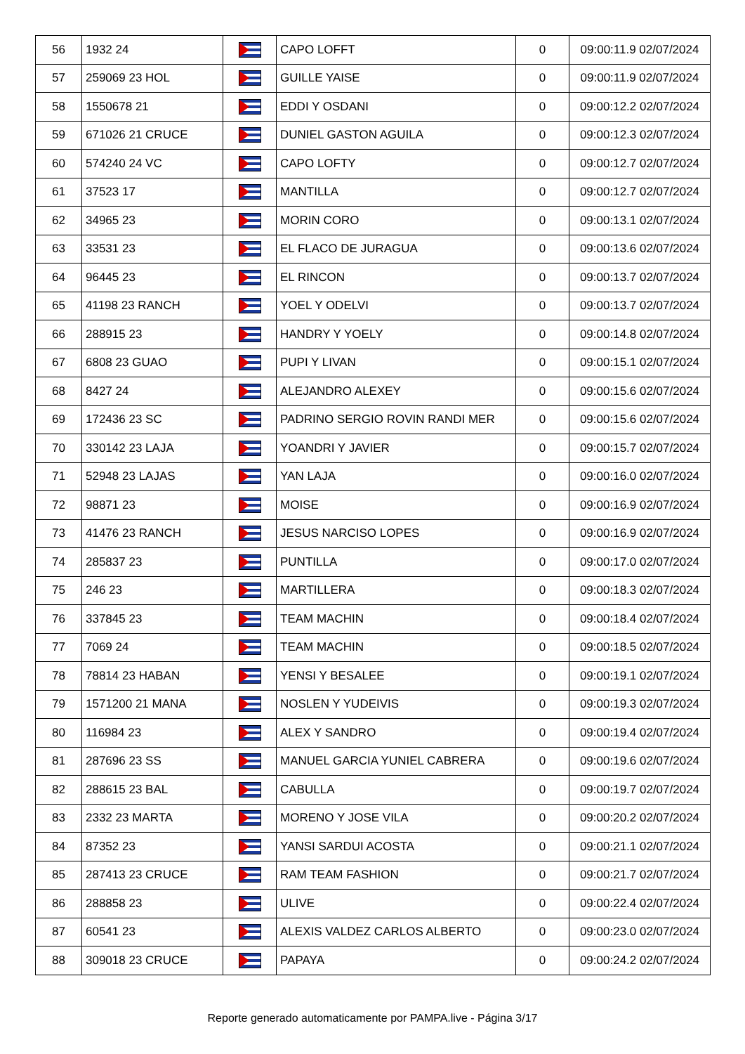| 56 | 1932 24 | | CAPO LOFFT | 0 | 09:00:11.9 02/07/2024 |
| 57 | 259069 23 HOL | | GUILLE YAISE | 0 | 09:00:11.9 02/07/2024 |
| 58 | 1550678 21 | | EDDI Y OSDANI | 0 | 09:00:12.2 02/07/2024 |
| 59 | 671026 21 CRUCE | | DUNIEL GASTON AGUILA | 0 | 09:00:12.3 02/07/2024 |
| 60 | 574240 24 VC | | CAPO LOFTY | 0 | 09:00:12.7 02/07/2024 |
| 61 | 37523 17 | | MANTILLA | 0 | 09:00:12.7 02/07/2024 |
| 62 | 34965 23 | | MORIN CORO | 0 | 09:00:13.1 02/07/2024 |
| 63 | 33531 23 | | EL FLACO DE JURAGUA | 0 | 09:00:13.6 02/07/2024 |
| 64 | 96445 23 | | EL RINCON | 0 | 09:00:13.7 02/07/2024 |
| 65 | 41198 23 RANCH | | YOEL Y ODELVI | 0 | 09:00:13.7 02/07/2024 |
| 66 | 288915 23 | | HANDRY Y YOELY | 0 | 09:00:14.8 02/07/2024 |
| 67 | 6808 23 GUAO | | PUPI Y LIVAN | 0 | 09:00:15.1 02/07/2024 |
| 68 | 8427 24 | | ALEJANDRO ALEXEY | 0 | 09:00:15.6 02/07/2024 |
| 69 | 172436 23 SC | | PADRINO SERGIO ROVIN RANDI MER | 0 | 09:00:15.6 02/07/2024 |
| 70 | 330142 23 LAJA | | YOANDRI Y JAVIER | 0 | 09:00:15.7 02/07/2024 |
| 71 | 52948 23 LAJAS | | YAN LAJA | 0 | 09:00:16.0 02/07/2024 |
| 72 | 98871 23 | | MOISE | 0 | 09:00:16.9 02/07/2024 |
| 73 | 41476 23 RANCH | | JESUS NARCISO LOPES | 0 | 09:00:16.9 02/07/2024 |
| 74 | 285837 23 | | PUNTILLA | 0 | 09:00:17.0 02/07/2024 |
| 75 | 246 23 | | MARTILLERA | 0 | 09:00:18.3 02/07/2024 |
| 76 | 337845 23 | | TEAM MACHIN | 0 | 09:00:18.4 02/07/2024 |
| 77 | 7069 24 | | TEAM MACHIN | 0 | 09:00:18.5 02/07/2024 |
| 78 | 78814 23 HABAN | | YENSI Y BESALEE | 0 | 09:00:19.1 02/07/2024 |
| 79 | 1571200 21 MANA | | NOSLEN Y YUDEIVIS | 0 | 09:00:19.3 02/07/2024 |
| 80 | 116984 23 | | ALEX Y SANDRO | 0 | 09:00:19.4 02/07/2024 |
| 81 | 287696 23 SS | | MANUEL GARCIA YUNIEL CABRERA | 0 | 09:00:19.6 02/07/2024 |
| 82 | 288615 23 BAL | | CABULLA | 0 | 09:00:19.7 02/07/2024 |
| 83 | 2332 23 MARTA | | MORENO Y JOSE VILA | 0 | 09:00:20.2 02/07/2024 |
| 84 | 87352 23 | | YANSI SARDUI ACOSTA | 0 | 09:00:21.1 02/07/2024 |
| 85 | 287413 23 CRUCE | | RAM TEAM FASHION | 0 | 09:00:21.7 02/07/2024 |
| 86 | 288858 23 | | ULIVE | 0 | 09:00:22.4 02/07/2024 |
| 87 | 60541 23 | | ALEXIS VALDEZ CARLOS ALBERTO | 0 | 09:00:23.0 02/07/2024 |
| 88 | 309018 23 CRUCE | | PAPAYA | 0 | 09:00:24.2 02/07/2024 |
Reporte generado automaticamente por PAMPA.live - Página 3/17